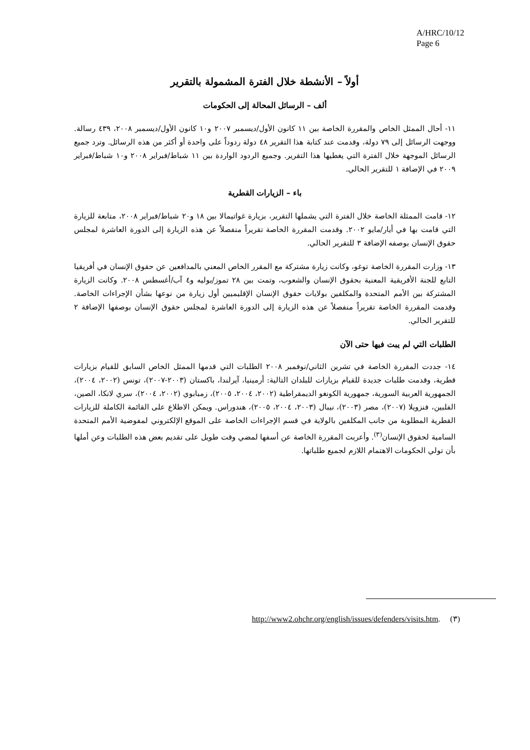A/HRC/10/12
Page 6
أولاً – الأنشطة خلال الفترة المشمولة بالتقرير
ألف – الرسائل المحالة إلى الحكومات
١١- أحال الممثل الخاص والمقررة الخاصة بين ١١ كانون الأول/ديسمبر ٢٠٠٧ و١٠ كانون الأول/ديسمبر ٢٠٠٨، ٤٣٩ رسالة. ووجهت الرسائل إلى ٧٩ دولة، وقدمت عند كتابة هذا التقرير ٤٨ دولة ردوداً على واحدة أو أكثر من هذه الرسائل. وترد جميع الرسائل الموجهة خلال الفترة التي يغطيها هذا التقرير. وجميع الردود الواردة بين ١١ شباط/فبراير ٢٠٠٨ و١٠ شباط/فبراير ٢٠٠٩ في الإضافة ١ للتقرير الحالي.
باء – الزيارات القطرية
١٢- قامت الممثلة الخاصة خلال الفترة التي يشملها التقرير، بزيارة غواتيمالا بين ١٨ و٢٠ شباط/فبراير ٢٠٠٨، متابعة للزيارة التي قامت بها في أيار/مايو ٢٠٠٢. وقدمت المقررة الخاصة تقريراً منفصلاً عن هذه الزيارة إلى الدورة العاشرة لمجلس حقوق الإنسان بوصفه الإضافة ٣ للتقرير الحالي.
١٣- وزارت المقررة الخاصة توغو، وكانت زيارة مشتركة مع المقرر الخاص المعني بالمدافعين عن حقوق الإنسان في أفريقيا التابع للجنة الأفريقية المعنية بحقوق الإنسان والشعوب، وتمت بين ٢٨ تموز/يوليه و٤ آب/أغسطس ٢٠٠٨. وكانت الزيارة المشتركة بين الأمم المتحدة والمكلفين بولايات حقوق الإنسان الإقليميين أول زيارة من نوعها بشأن الإجراءات الخاصة. وقدمت المقررة الخاصة تقريراً منفصلاً عن هذه الزيارة إلى الدورة العاشرة لمجلس حقوق الإنسان بوصفها الإضافة ٢ للتقرير الحالي.
الطلبات التي لم يبت فيها حتى الآن
١٤- جددت المقررة الخاصة في تشرين الثاني/نوفمبر ٢٠٠٨ الطلبات التي قدمها الممثل الخاص السابق للقيام بزيارات قطرية، وقدمت طلبات جديدة للقيام بزيارات للبلدان التالية: أرمينيا، آيرلندا، باكستان (٢٠٠٣-٢٠٠٧)، تونس (٢٠٠٢، ٢٠٠٤)، الجمهورية العربية السورية، جمهورية الكونغو الديمقراطية (٢٠٠٢، ٢٠٠٤، ٢٠٠٥)، زمبابوي (٢٠٠٢، ٢٠٠٤)، سري لانكا، الصين، الفلبين، فنزويلا (٢٠٠٧)، مصر (٢٠٠٣)، نيبال (٢٠٠٣، ٢٠٠٤، ٢٠٠٥)، هندوراس. ويمكن الاطلاع على القائمة الكاملة للزيارات القطرية المطلوبة من جانب المكلفين بالولاية في قسم الإجراءات الخاصة على الموقع الإلكتروني لمفوضية الأمم المتحدة السامية لحقوق الإنسان<sup>(٣)</sup>. وأعربت المقررة الخاصة عن أسفها لمضي وقت طويل على تقديم بعض هذه الطلبات وعن أملها بأن تولي الحكومات الاهتمام اللازم لجميع طلباتها.
(٣) http://www2.ohchr.org/english/issues/defenders/visits.htm.